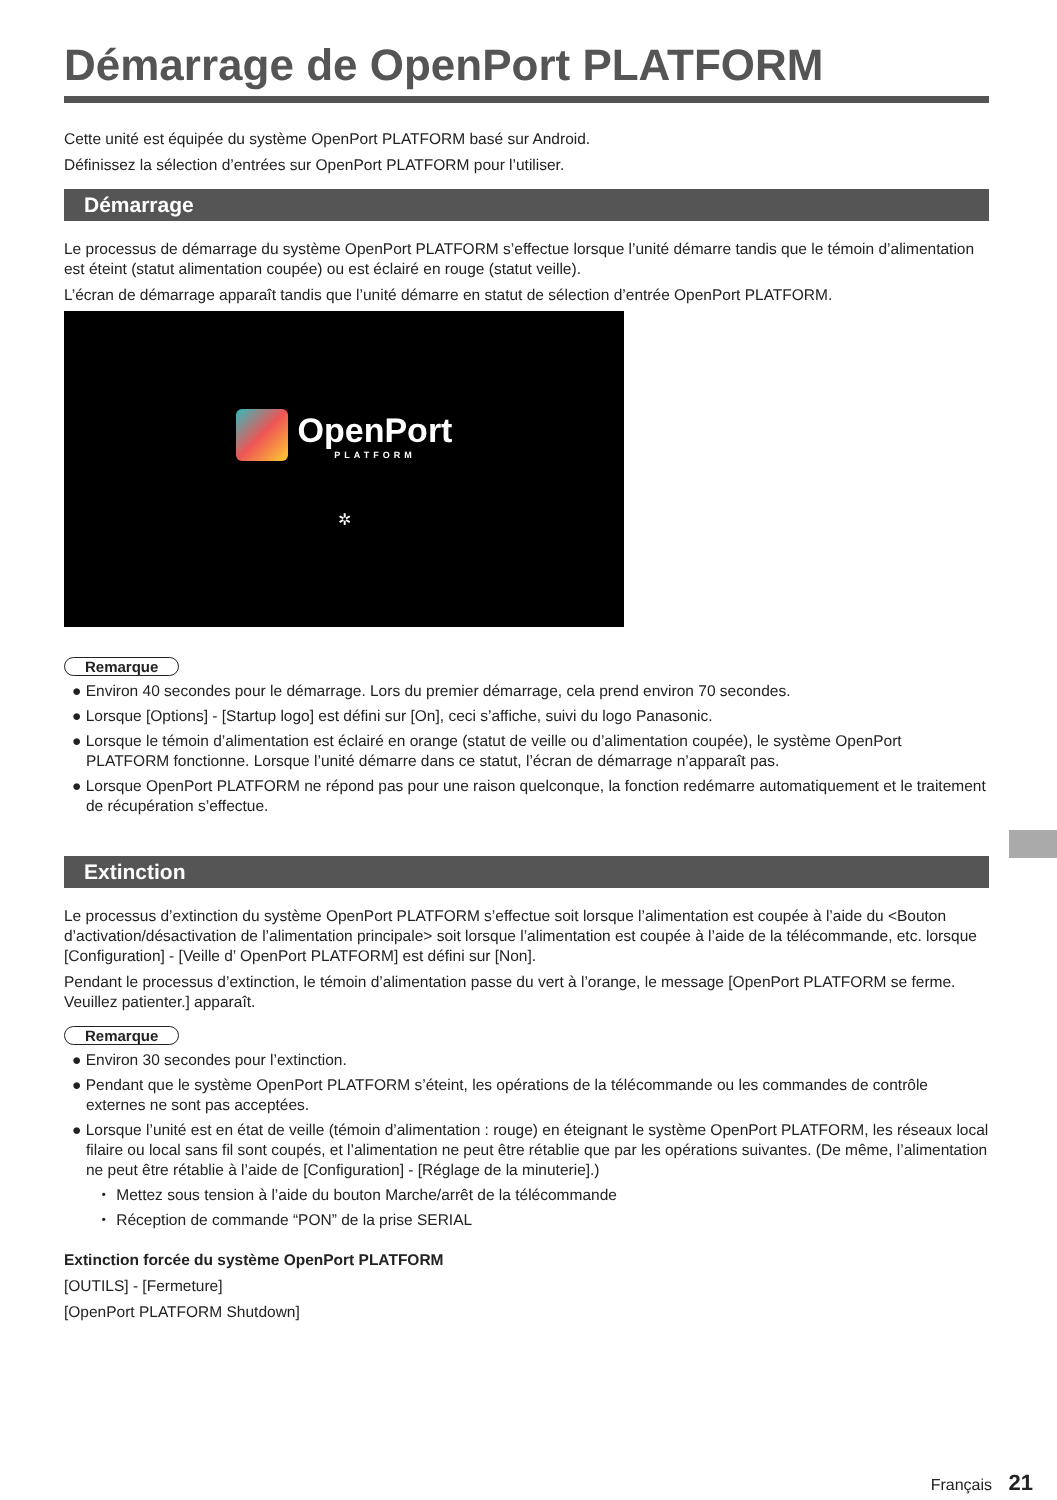Démarrage de OpenPort PLATFORM
Cette unité est équipée du système OpenPort PLATFORM basé sur Android.
Définissez la sélection d’entrées sur OpenPort PLATFORM pour l’utiliser.
Démarrage
Le processus de démarrage du système OpenPort PLATFORM s’effectue lorsque l’unité démarre tandis que le témoin d’alimentation est éteint (statut alimentation coupée) ou est éclairé en rouge (statut veille).
L’écran de démarrage apparaît tandis que l’unité démarre en statut de sélection d’entrée OpenPort PLATFORM.
OpenPort
PLATFORM
✲
Remarque
● Environ 40 secondes pour le démarrage. Lors du premier démarrage, cela prend environ 70 secondes.
● Lorsque [Options] - [Startup logo] est défini sur [On], ceci s’affiche, suivi du logo Panasonic.
● Lorsque le témoin d’alimentation est éclairé en orange (statut de veille ou d’alimentation coupée), le système OpenPort PLATFORM fonctionne. Lorsque l’unité démarre dans ce statut, l’écran de démarrage n’apparaît pas.
● Lorsque OpenPort PLATFORM ne répond pas pour une raison quelconque, la fonction redémarre automatiquement et le traitement de récupération s’effectue.
Extinction
Le processus d’extinction du système OpenPort PLATFORM s’effectue soit lorsque l’alimentation est coupée à l’aide du <Bouton d’activation/désactivation de l’alimentation principale> soit lorsque l’alimentation est coupée à l’aide de la télécommande, etc. lorsque [Configuration] - [Veille d’ OpenPort PLATFORM] est défini sur [Non].
Pendant le processus d’extinction, le témoin d’alimentation passe du vert à l’orange, le message [OpenPort PLATFORM se ferme. Veuillez patienter.] apparaît.
Remarque
● Environ 30 secondes pour l’extinction.
● Pendant que le système OpenPort PLATFORM s’éteint, les opérations de la télécommande ou les commandes de contrôle externes ne sont pas acceptées.
● Lorsque l’unité est en état de veille (témoin d’alimentation : rouge) en éteignant le système OpenPort PLATFORM, les réseaux local filaire ou local sans fil sont coupés, et l’alimentation ne peut être rétablie que par les opérations suivantes. (De même, l’alimentation ne peut être rétablie à l’aide de [Configuration] - [Réglage de la minuterie].)
・ Mettez sous tension à l’aide du bouton Marche/arrêt de la télécommande
・ Réception de commande “PON” de la prise SERIAL
Extinction forcée du système OpenPort PLATFORM
[OUTILS] - [Fermeture]
[OpenPort PLATFORM Shutdown]
Français 21